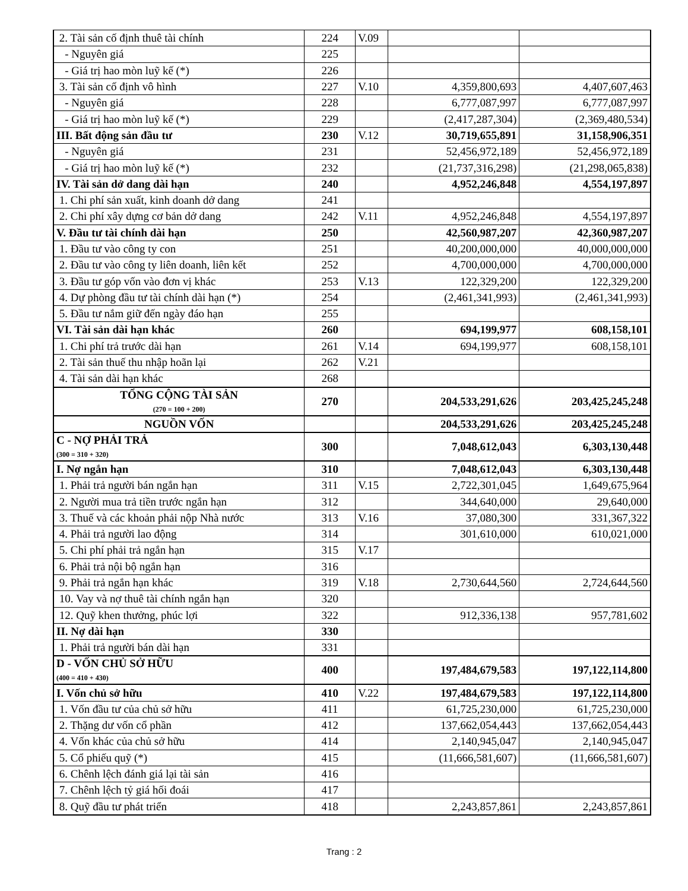| 2. Tài sản cố định thuê tài chính | 224 | V.09 | | |
| - Nguyên giá | 225 | | | |
| - Giá trị hao mòn luỹ kế (*) | 226 | | | |
| 3. Tài sản cố định vô hình | 227 | V.10 | 4,359,800,693 | 4,407,607,463 |
| - Nguyên giá | 228 | | 6,777,087,997 | 6,777,087,997 |
| - Giá trị hao mòn luỹ kế (*) | 229 | | (2,417,287,304) | (2,369,480,534) |
| III. Bất động sản đầu tư | 230 | V.12 | 30,719,655,891 | 31,158,906,351 |
| - Nguyên giá | 231 | | 52,456,972,189 | 52,456,972,189 |
| - Giá trị hao mòn luỹ kế (*) | 232 | | (21,737,316,298) | (21,298,065,838) |
| IV. Tài sản dở dang dài hạn | 240 | | 4,952,246,848 | 4,554,197,897 |
| 1. Chi phí sản xuất, kinh doanh dở dang | 241 | | | |
| 2. Chi phí xây dựng cơ bản dở dang | 242 | V.11 | 4,952,246,848 | 4,554,197,897 |
| V. Đầu tư tài chính dài hạn | 250 | | 42,560,987,207 | 42,360,987,207 |
| 1. Đầu tư vào công ty con | 251 | | 40,200,000,000 | 40,000,000,000 |
| 2. Đầu tư vào công ty liên doanh, liên kết | 252 | | 4,700,000,000 | 4,700,000,000 |
| 3. Đầu tư góp vốn vào đơn vị khác | 253 | V.13 | 122,329,200 | 122,329,200 |
| 4. Dự phòng đầu tư tài chính dài hạn (*) | 254 | | (2,461,341,993) | (2,461,341,993) |
| 5. Đầu tư nắm giữ đến ngày đáo hạn | 255 | | | |
| VI. Tài sản dài hạn khác | 260 | | 694,199,977 | 608,158,101 |
| 1. Chi phí trả trước dài hạn | 261 | V.14 | 694,199,977 | 608,158,101 |
| 2. Tài sản thuế thu nhập hoãn lại | 262 | V.21 | | |
| 4. Tài sản dài hạn khác | 268 | | | |
| TỔNG CỘNG TÀI SẢN (270 = 100 + 200) | 270 | | 204,533,291,626 | 203,425,245,248 |
| NGUỒN VỐN | | | 204,533,291,626 | 203,425,245,248 |
| C - NỢ PHẢI TRẢ (300 = 310 + 320) | 300 | | 7,048,612,043 | 6,303,130,448 |
| I. Nợ ngắn hạn | 310 | | 7,048,612,043 | 6,303,130,448 |
| 1. Phải trả người bán ngắn hạn | 311 | V.15 | 2,722,301,045 | 1,649,675,964 |
| 2. Người mua trả tiền trước ngắn hạn | 312 | | 344,640,000 | 29,640,000 |
| 3. Thuế và các khoản phải nộp Nhà nước | 313 | V.16 | 37,080,300 | 331,367,322 |
| 4. Phải trả người lao động | 314 | | 301,610,000 | 610,021,000 |
| 5. Chi phí phải trả ngắn hạn | 315 | V.17 | | |
| 6. Phải trả nội bộ ngắn hạn | 316 | | | |
| 9. Phải trả ngắn hạn khác | 319 | V.18 | 2,730,644,560 | 2,724,644,560 |
| 10. Vay và nợ thuê tài chính ngắn hạn | 320 | | | |
| 12. Quỹ khen thưởng, phúc lợi | 322 | | 912,336,138 | 957,781,602 |
| II. Nợ dài hạn | 330 | | | |
| 1. Phải trả người bán dài hạn | 331 | | | |
| D - VỐN CHỦ SỞ HỮU (400 = 410 + 430) | 400 | | 197,484,679,583 | 197,122,114,800 |
| I. Vốn chủ sở hữu | 410 | V.22 | 197,484,679,583 | 197,122,114,800 |
| 1. Vốn đầu tư của chủ sở hữu | 411 | | 61,725,230,000 | 61,725,230,000 |
| 2. Thặng dư vốn cổ phần | 412 | | 137,662,054,443 | 137,662,054,443 |
| 4. Vốn khác của chủ sở hữu | 414 | | 2,140,945,047 | 2,140,945,047 |
| 5. Cổ phiếu quỹ (*) | 415 | | (11,666,581,607) | (11,666,581,607) |
| 6. Chênh lệch đánh giá lại tài sản | 416 | | | |
| 7. Chênh lệch tỷ giá hối đoái | 417 | | | |
| 8. Quỹ đầu tư phát triển | 418 | | 2,243,857,861 | 2,243,857,861 |
Trang : 2